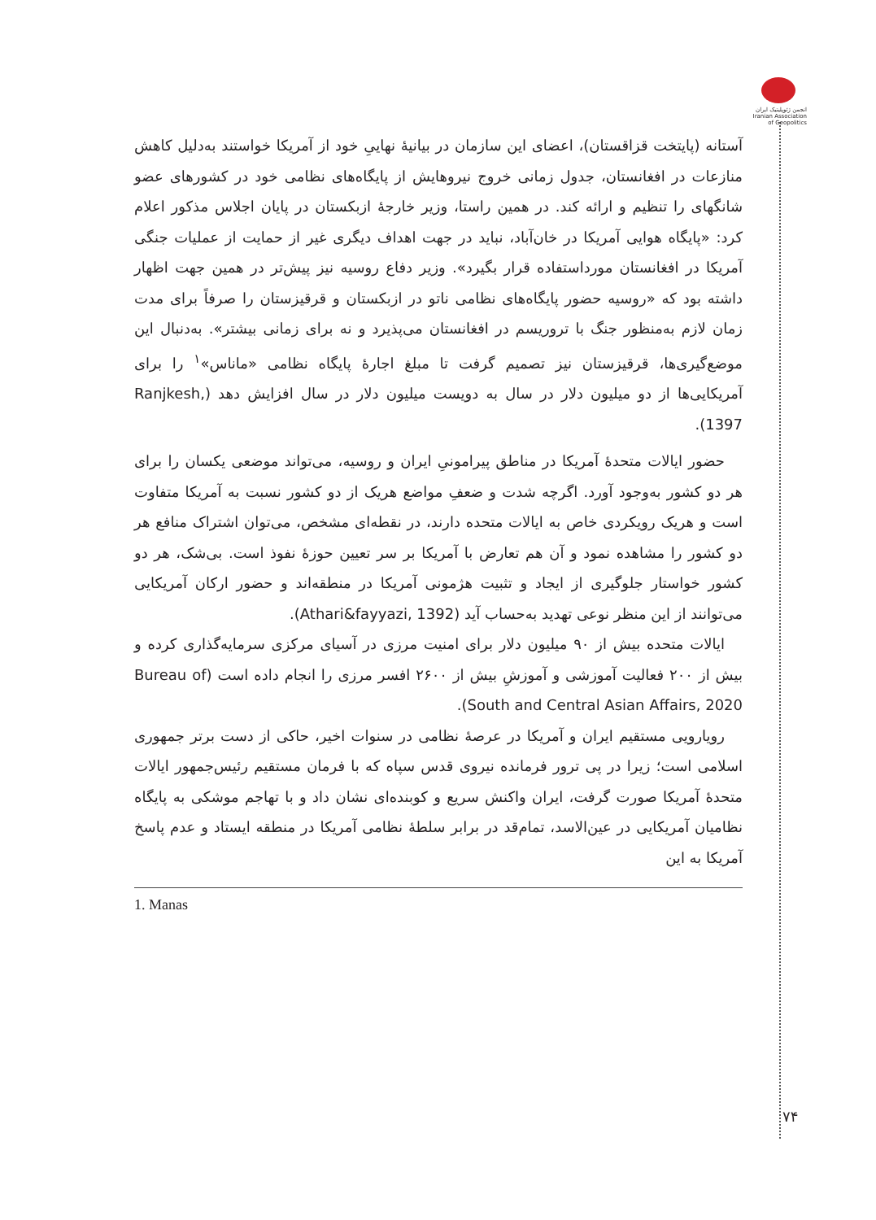انجمن ژئوپلیتیک ایران
Iranian Association of Geopolitics
آستانه (پایتخت قزاقستان)، اعضای این سازمان در بیانیهٔ نهاییِ خود از آمریکا خواستند به‌دلیل کاهش منازعات در افغانستان، جدول زمانی خروج نیروهایش از پایگاه‌های نظامی خود در کشورهای عضو شانگهای را تنظیم و ارائه کند. در همین راستا، وزیر خارجهٔ ازبکستان در پایان اجلاس مذکور اعلام کرد: «پایگاه هوایی آمریکا در خان‌آباد، نباید در جهت اهداف دیگری غیر از حمایت از عملیات جنگی آمریکا در افغانستان مورداستفاده قرار بگیرد». وزیر دفاع روسیه نیز پیش‌تر در همین جهت اظهار داشته بود که «روسیه حضور پایگاه‌های نظامی ناتو در ازبکستان و قرقیزستان را صرفاً برای مدت زمان لازم به‌منظور جنگ با تروریسم در افغانستان می‌پذیرد و نه برای زمانی بیشتر». به‌دنبال این موضع‌گیری‌ها، قرقیزستان نیز تصمیم گرفت تا مبلغ اجارهٔ پایگاه نظامی «ماناس»<sup>۱</sup> را برای آمریکایی‌ها از دو میلیون دلار در سال به دویست میلیون دلار در سال افزایش دهد (Ranjkesh, 1397).
حضور ایالات متحدهٔ آمریکا در مناطق پیرامونیِ ایران و روسیه، می‌تواند موضعی یکسان را برای هر دو کشور به‌وجود آورد. اگرچه شدت و ضعفِ مواضع هریک از دو کشور نسبت به آمریکا متفاوت است و هریک رویکردی خاص به ایالات متحده دارند، در نقطه‌ای مشخص، می‌توان اشتراک منافع هر دو کشور را مشاهده نمود و آن هم تعارض با آمریکا بر سر تعیین حوزهٔ نفوذ است. بی‌شک، هر دو کشور خواستار جلوگیری از ایجاد و تثبیت هژمونی آمریکا در منطقه‌اند و حضور ارکان آمریکایی می‌توانند از این منظر نوعی تهدید به‌حساب آید (Athari&fayyazi, 1392).
ایالات متحده بیش از ۹۰ میلیون دلار برای امنیت مرزی در آسیای مرکزی سرمایه‌گذاری کرده و بیش از ۲۰۰ فعالیت آموزشی و آموزشِ بیش از ۲۶۰۰ افسر مرزی را انجام داده است (Bureau of South and Central Asian Affairs, 2020).
رویارویی مستقیم ایران و آمریکا در عرصهٔ نظامی در سنوات اخیر، حاکی از دست برتر جمهوری اسلامی است؛ زیرا در پی ترور فرمانده نیروی قدس سپاه که با فرمان مستقیم رئیس‌جمهور ایالات متحدهٔ آمریکا صورت گرفت، ایران واکنش سریع و کوبنده‌ای نشان داد و با تهاجم موشکی به پایگاه نظامیان آمریکایی در عین‌الاسد، تمام‌قد در برابر سلطهٔ نظامی آمریکا در منطقه ایستاد و عدم پاسخ آمریکا به این
1. Manas
۷۴